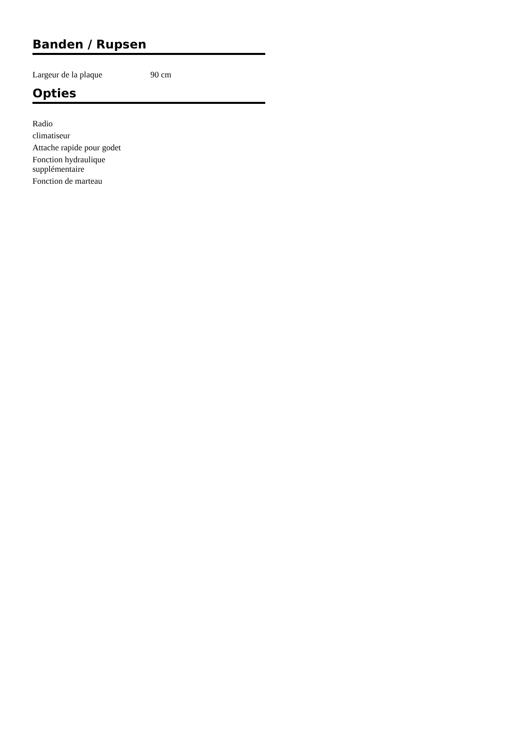Banden / Rupsen
| Largeur de la plaque | 90 cm |
Opties
Radio
climatiseur
Attache rapide pour godet
Fonction hydraulique supplémentaire
Fonction de marteau